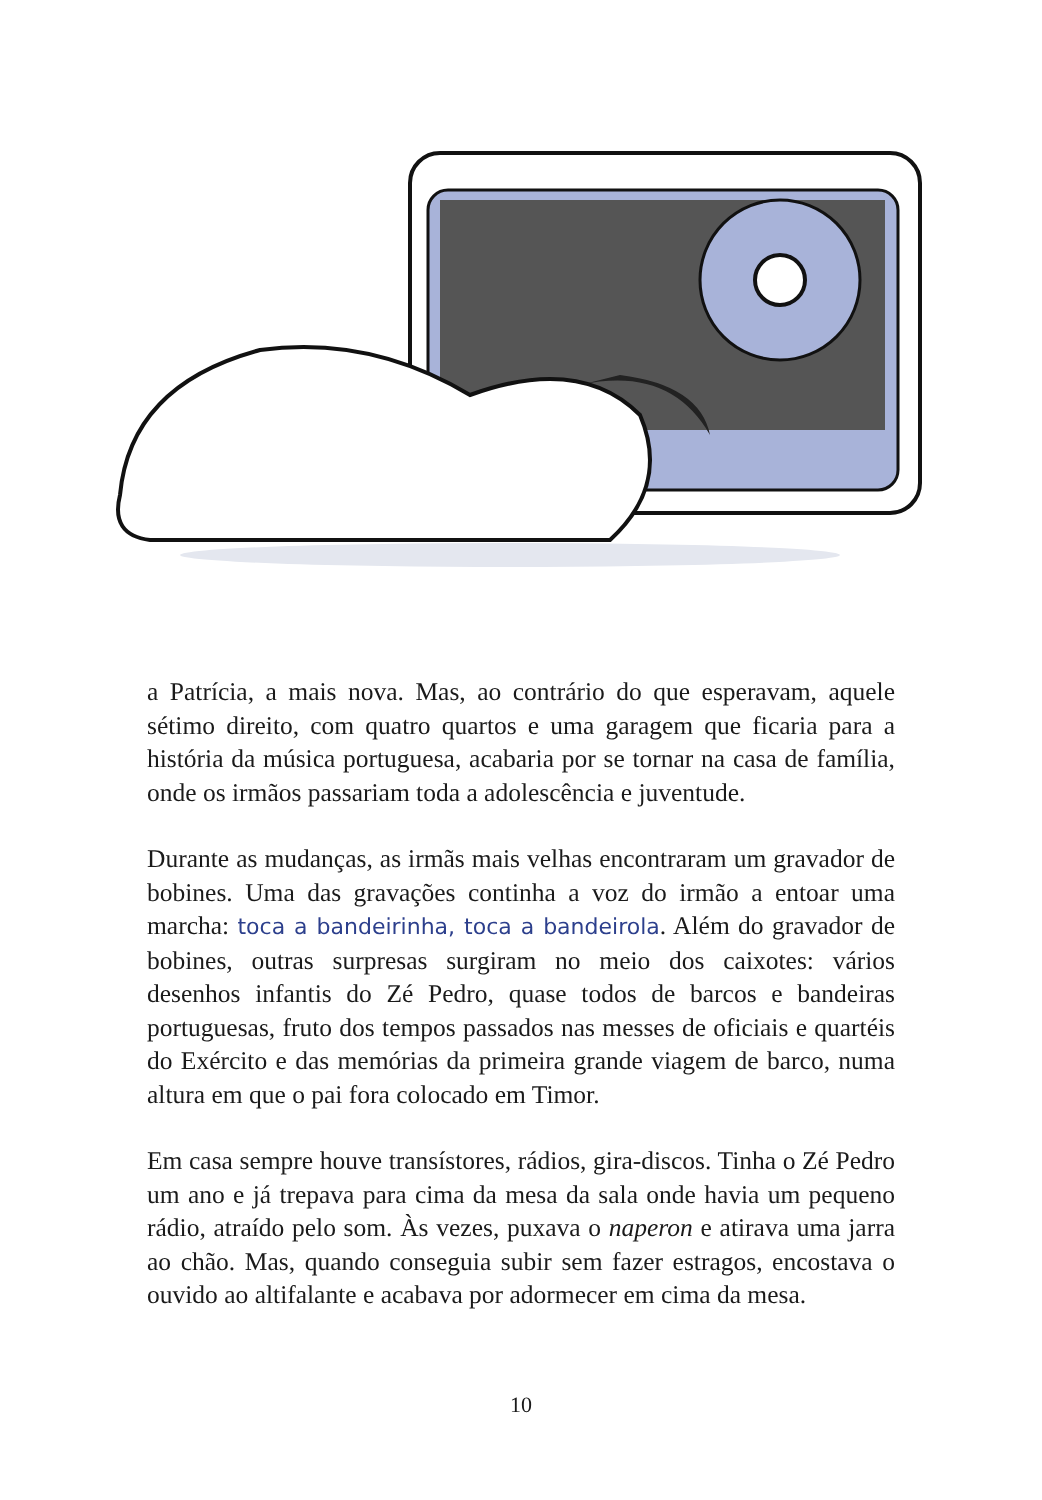a Patrícia, a mais nova. Mas, ao contrário do que esperavam, aquele sétimo direito, com quatro quartos e uma garagem que ficaria para a história da música portuguesa, acabaria por se tornar na casa de família, onde os irmãos passariam toda a adolescência e juventude.
Durante as mudanças, as irmãs mais velhas encontraram um gravador de bobines. Uma das gravações continha a voz do irmão a entoar uma marcha: toca a bandeirinha, toca a bandeirola. Além do gravador de bobines, outras surpresas surgiram no meio dos caixotes: vários desenhos infantis do Zé Pedro, quase todos de barcos e bandeiras portuguesas, fruto dos tempos passados nas messes de oficiais e quartéis do Exército e das memórias da primeira grande viagem de barco, numa altura em que o pai fora colocado em Timor.
Em casa sempre houve transístores, rádios, gira-discos. Tinha o Zé Pedro um ano e já trepava para cima da mesa da sala onde havia um pequeno rádio, atraído pelo som. Às vezes, puxava o naperon e atirava uma jarra ao chão. Mas, quando conseguia subir sem fazer estragos, encostava o ouvido ao altifalante e acabava por adormecer em cima da mesa.
10